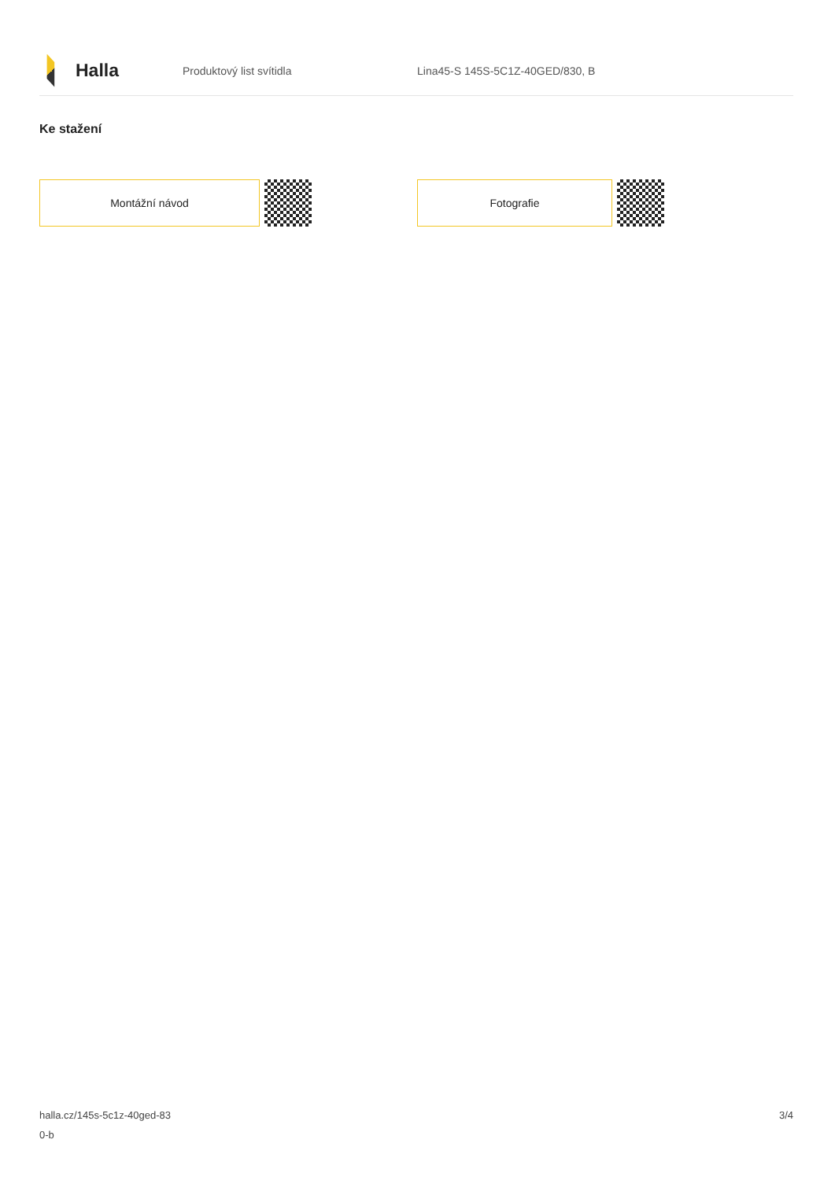Halla
Produktový list svítidla
Lina45-S 145S-5C1Z-40GED/830, B
Ke stažení
Montážní návod Fotografie
halla.cz/145s-5c1z-40ged-83
0-b
3/4